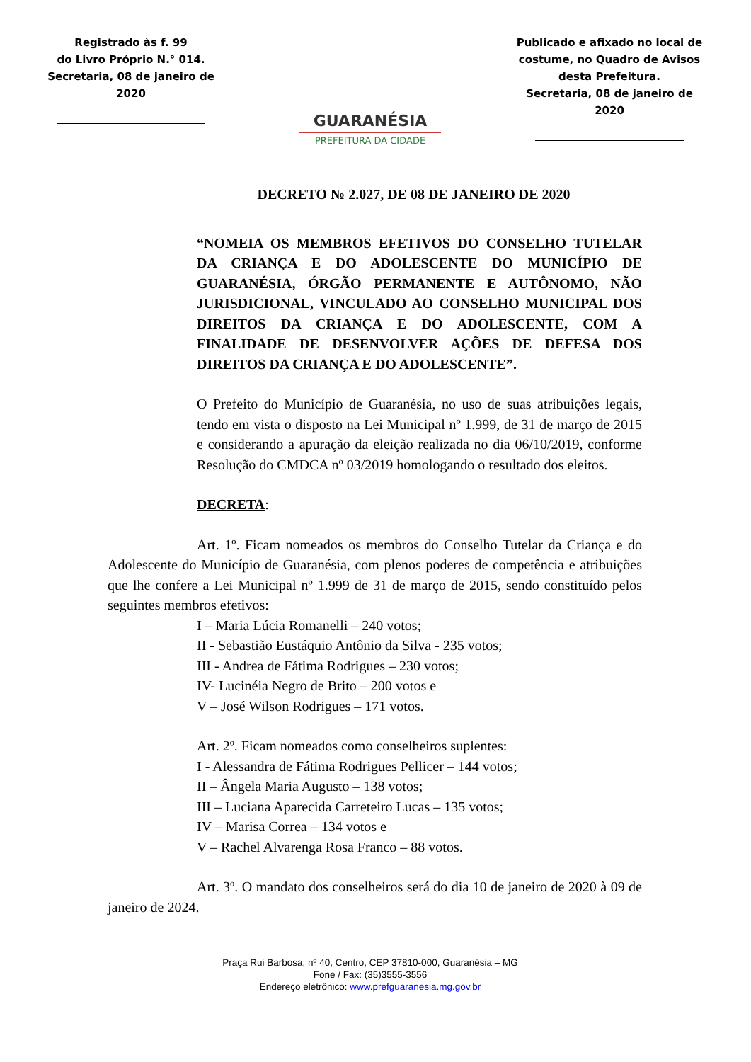Registrado às f. 99
do Livro Próprio N.° 014.
Secretaria, 08 de janeiro de 2020
GUARANÉSIA
PREFEITURA DA CIDADE
Publicado e afixado no local de costume, no Quadro de Avisos desta Prefeitura.
Secretaria, 08 de janeiro de 2020
DECRETO № 2.027, DE 08 DE JANEIRO DE 2020
“NOMEIA OS MEMBROS EFETIVOS DO CONSELHO TUTELAR DA CRIANÇA E DO ADOLESCENTE DO MUNICÍPIO DE GUARANÉSIA, ÓRGÃO PERMANENTE E AUTÔNOMO, NÃO JURISDICIONAL, VINCULADO AO CONSELHO MUNICIPAL DOS DIREITOS DA CRIANÇA E DO ADOLESCENTE, COM A FINALIDADE DE DESENVOLVER AÇÕES DE DEFESA DOS DIREITOS DA CRIANÇA E DO ADOLESCENTE”.
O Prefeito do Município de Guaranésia, no uso de suas atribuições legais, tendo em vista o disposto na Lei Municipal nº 1.999, de 31 de março de 2015 e considerando a apuração da eleição realizada no dia 06/10/2019, conforme Resolução do CMDCA nº 03/2019 homologando o resultado dos eleitos.
DECRETA:
Art. 1º. Ficam nomeados os membros do Conselho Tutelar da Criança e do Adolescente do Município de Guaranésia, com plenos poderes de competência e atribuições que lhe confere a Lei Municipal nº 1.999 de 31 de março de 2015, sendo constituído pelos seguintes membros efetivos:
I – Maria Lúcia Romanelli – 240 votos;
II - Sebastião Eustáquio Antônio da Silva - 235 votos;
III - Andrea de Fátima Rodrigues – 230 votos;
IV- Lucinéia Negro de Brito – 200 votos e
V – José Wilson Rodrigues – 171 votos.
Art. 2º. Ficam nomeados como conselheiros suplentes:
I - Alessandra de Fátima Rodrigues Pellicer – 144 votos;
II – Ângela Maria Augusto – 138 votos;
III – Luciana Aparecida Carreteiro Lucas – 135 votos;
IV – Marisa Correa – 134 votos e
V – Rachel Alvarenga Rosa Franco – 88 votos.
Art. 3º. O mandato dos conselheiros será do dia 10 de janeiro de 2020 à 09 de janeiro de 2024.
Praça Rui Barbosa, nº 40, Centro, CEP 37810-000, Guaranésia – MG
Fone / Fax: (35)3555-3556
Endereço eletrônico: www.prefguaranesia.mg.gov.br